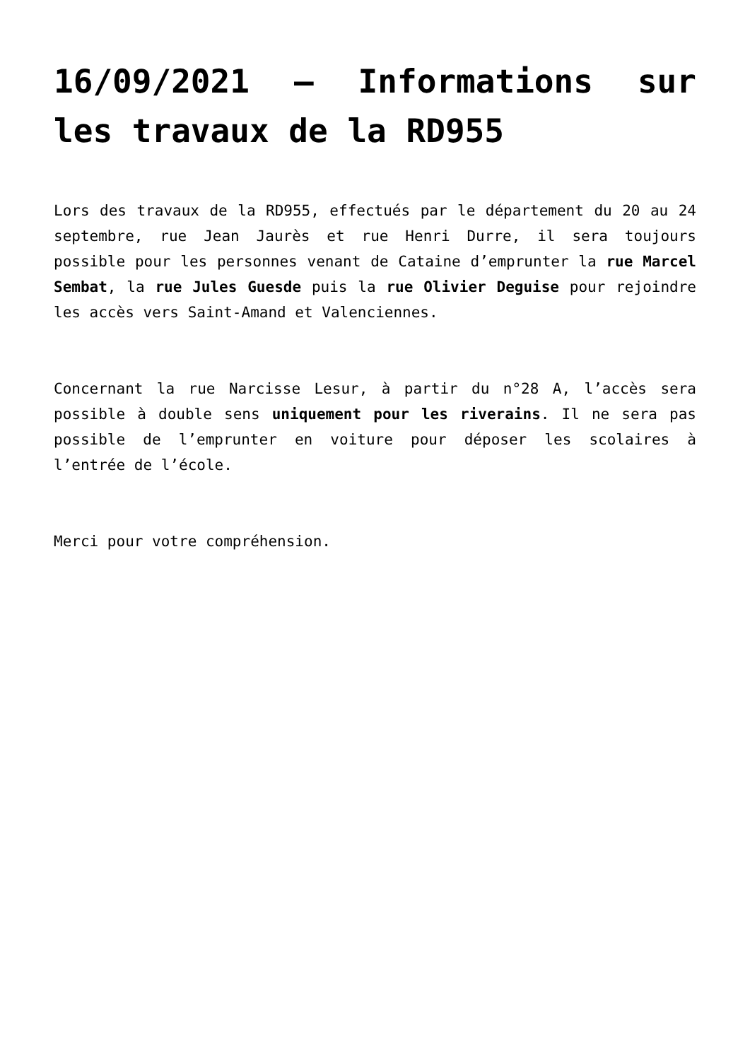16/09/2021 – Informations sur les travaux de la RD955
Lors des travaux de la RD955, effectués par le département du 20 au 24 septembre, rue Jean Jaurès et rue Henri Durre, il sera toujours possible pour les personnes venant de Cataine d’emprunter la rue Marcel Sembat, la rue Jules Guesde puis la rue Olivier Deguise pour rejoindre les accès vers Saint-Amand et Valenciennes.
Concernant la rue Narcisse Lesur, à partir du n°28 A, l’accès sera possible à double sens uniquement pour les riverains. Il ne sera pas possible de l’emprunter en voiture pour déposer les scolaires à l’entrée de l’école.
Merci pour votre compréhension.